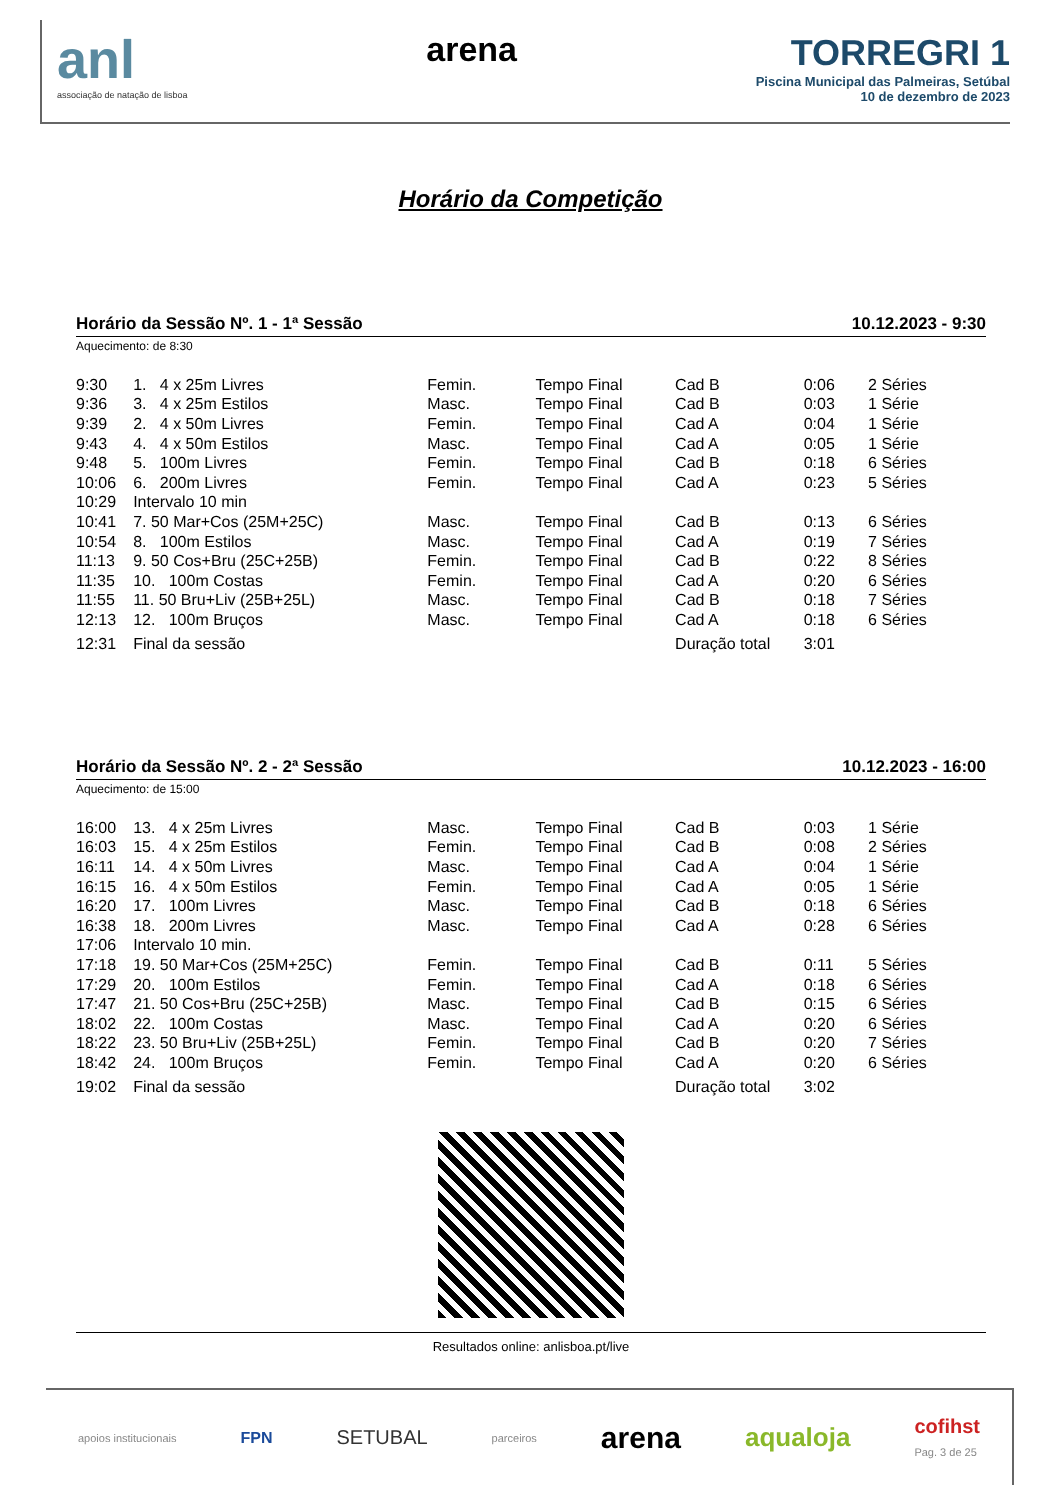anl
associação de natação de lisboa
arena TORREGRI 1
Piscina Municipal das Palmeiras, Setúbal
10 de dezembro de 2023
Horário da Competição
Horário da Sessão Nº. 1 - 1ª Sessão 10.12.2023 - 9:30
Aquecimento: de 8:30
| 9:30 | 1. 4 x 25m Livres | Femin. | Tempo Final | Cad B | 0:06 | 2 Séries |
| 9:36 | 3. 4 x 25m Estilos | Masc. | Tempo Final | Cad B | 0:03 | 1 Série |
| 9:39 | 2. 4 x 50m Livres | Femin. | Tempo Final | Cad A | 0:04 | 1 Série |
| 9:43 | 4. 4 x 50m Estilos | Masc. | Tempo Final | Cad A | 0:05 | 1 Série |
| 9:48 | 5. 100m Livres | Femin. | Tempo Final | Cad B | 0:18 | 6 Séries |
| 10:06 | 6. 200m Livres | Femin. | Tempo Final | Cad A | 0:23 | 5 Séries |
| 10:29 | Intervalo 10 min | | | | | |
| 10:41 | 7. 50 Mar+Cos (25M+25C) | Masc. | Tempo Final | Cad B | 0:13 | 6 Séries |
| 10:54 | 8. 100m Estilos | Masc. | Tempo Final | Cad A | 0:19 | 7 Séries |
| 11:13 | 9. 50 Cos+Bru (25C+25B) | Femin. | Tempo Final | Cad B | 0:22 | 8 Séries |
| 11:35 | 10. 100m Costas | Femin. | Tempo Final | Cad A | 0:20 | 6 Séries |
| 11:55 | 11. 50 Bru+Liv (25B+25L) | Masc. | Tempo Final | Cad B | 0:18 | 7 Séries |
| 12:13 | 12. 100m Bruços | Masc. | Tempo Final | Cad A | 0:18 | 6 Séries |
| 12:31 | Final da sessão | | | Duração total | 3:01 | |
Horário da Sessão Nº. 2 - 2ª Sessão 10.12.2023 - 16:00
Aquecimento: de 15:00
| 16:00 | 13. 4 x 25m Livres | Masc. | Tempo Final | Cad B | 0:03 | 1 Série |
| 16:03 | 15. 4 x 25m Estilos | Femin. | Tempo Final | Cad B | 0:08 | 2 Séries |
| 16:11 | 14. 4 x 50m Livres | Masc. | Tempo Final | Cad A | 0:04 | 1 Série |
| 16:15 | 16. 4 x 50m Estilos | Femin. | Tempo Final | Cad A | 0:05 | 1 Série |
| 16:20 | 17. 100m Livres | Masc. | Tempo Final | Cad B | 0:18 | 6 Séries |
| 16:38 | 18. 200m Livres | Masc. | Tempo Final | Cad A | 0:28 | 6 Séries |
| 17:06 | Intervalo 10 min. | | | | | |
| 17:18 | 19. 50 Mar+Cos (25M+25C) | Femin. | Tempo Final | Cad B | 0:11 | 5 Séries |
| 17:29 | 20. 100m Estilos | Femin. | Tempo Final | Cad A | 0:18 | 6 Séries |
| 17:47 | 21. 50 Cos+Bru (25C+25B) | Masc. | Tempo Final | Cad B | 0:15 | 6 Séries |
| 18:02 | 22. 100m Costas | Masc. | Tempo Final | Cad A | 0:20 | 6 Séries |
| 18:22 | 23. 50 Bru+Liv (25B+25L) | Femin. | Tempo Final | Cad B | 0:20 | 7 Séries |
| 18:42 | 24. 100m Bruços | Femin. | Tempo Final | Cad A | 0:20 | 6 Séries |
| 19:02 | Final da sessão | | | Duração total | 3:02 | |
Resultados online: anlisboa.pt/live
apoios institucionais FPN SETUBAL parceiros arena aqualoja cofihst
Pag. 3 de 25